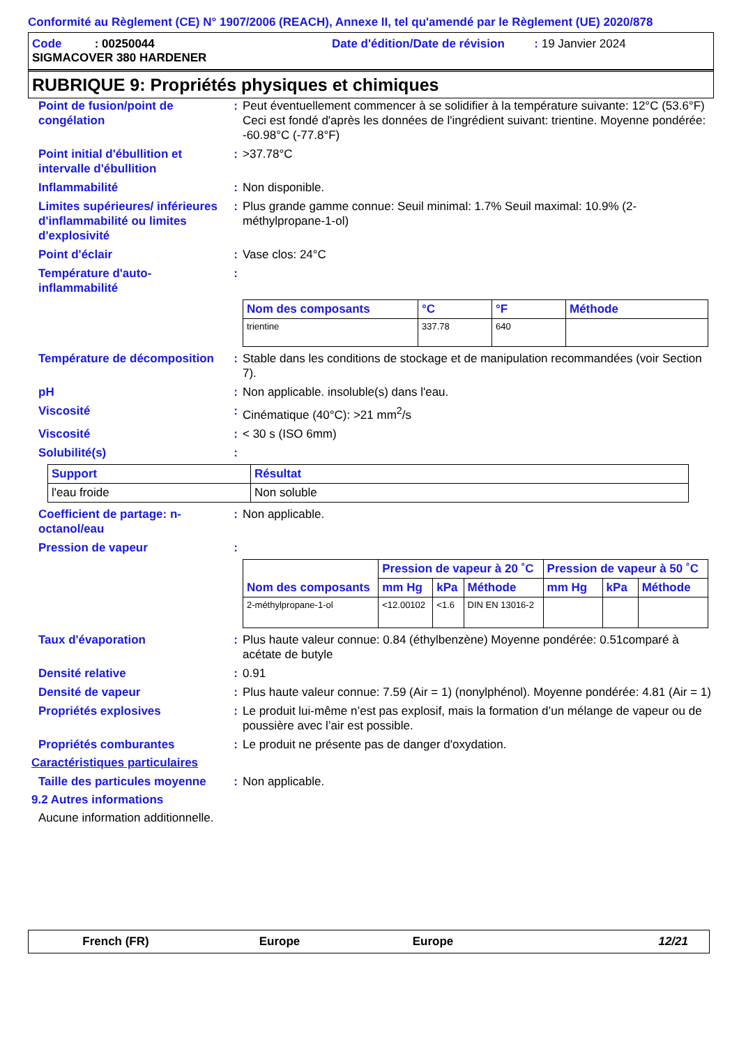Conformité au Règlement (CE) N° 1907/2006 (REACH), Annexe II, tel qu'amendé par le Règlement (UE) 2020/878
Code : 00250044 Date d'édition/Date de révision : 19 Janvier 2024
SIGMACOVER 380 HARDENER
RUBRIQUE 9: Propriétés physiques et chimiques
Point de fusion/point de congélation
: Peut éventuellement commencer à se solidifier à la température suivante: 12°C (53.6°F) Ceci est fondé d'après les données de l'ingrédient suivant: trientine. Moyenne pondérée: -60.98°C (-77.8°F)
Point initial d'ébullition et intervalle d'ébullition
: >37.78°C
Inflammabilité : Non disponible.
Limites supérieures/ inférieures d'inflammabilité ou limites d'explosivité
: Plus grande gamme connue: Seuil minimal: 1.7% Seuil maximal: 10.9% (2-méthylpropane-1-ol)
Point d'éclair : Vase clos: 24°C
Température d'auto-inflammabilité
:
| Nom des composants | °C | °F | Méthode |
| --- | --- | --- | --- |
| trientine | 337.78 | 640 | |
Température de décomposition
: Stable dans les conditions de stockage et de manipulation recommandées (voir Section 7).
pH : Non applicable. insoluble(s) dans l'eau.
Viscosité : Cinématique (40°C): >21 mm<sup>2</sup>/s
Viscosité : < 30 s (ISO 6mm)
Solubilité(s) :
| Support | Résultat |
| --- | --- |
| l'eau froide | Non soluble |
Coefficient de partage: n-octanol/eau
: Non applicable.
Pression de vapeur :
| Nom des composants | Pression de vapeur à 20 ˚C | | | Pression de vapeur à 50 ˚C | | |
| --- | --- | --- | --- | --- | --- | --- |
| | mm Hg | kPa | Méthode | mm Hg | kPa | Méthode |
| 2-méthylpropane-1-ol | <12.00102 | <1.6 | DIN EN 13016-2 | | | |
Taux d'évaporation : Plus haute valeur connue: 0.84 (éthylbenzène) Moyenne pondérée: 0.51comparé à acétate de butyle
Densité relative : 0.91
Densité de vapeur : Plus haute valeur connue: 7.59 (Air = 1) (nonylphénol). Moyenne pondérée: 4.81 (Air = 1)
Propriétés explosives : Le produit lui-même n’est pas explosif, mais la formation d’un mélange de vapeur ou de poussière avec l’air est possible.
Propriétés comburantes : Le produit ne présente pas de danger d'oxydation.
Caractéristiques particulaires
Taille des particules moyenne
: Non applicable.
9.2 Autres informations
Aucune information additionnelle.
French (FR) Europe Europe 12/21